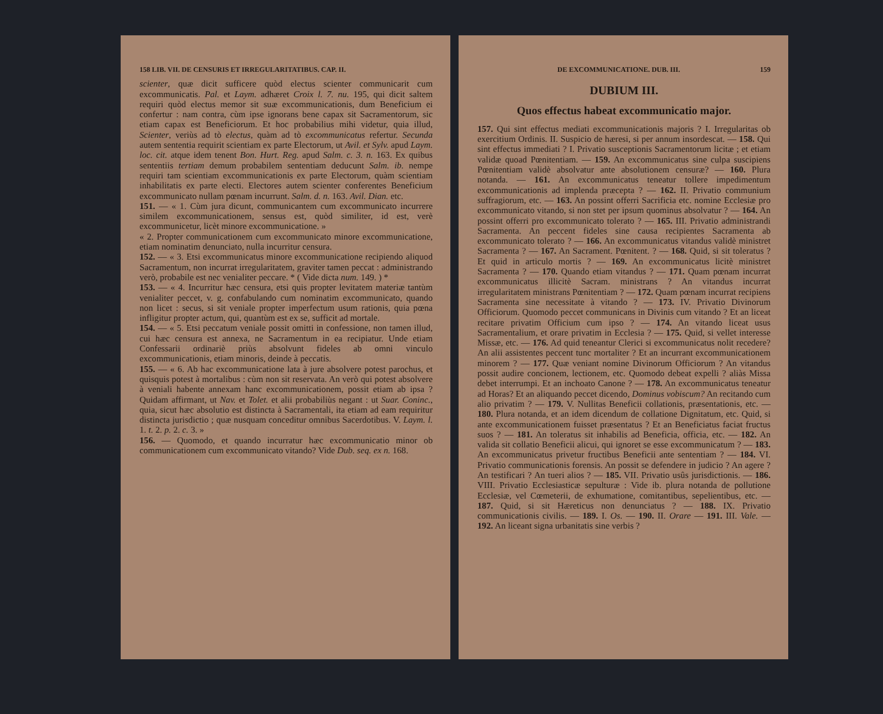158 LIB. VII. DE CENSURIS ET IRREGULARITATIBUS. CAP. II.
scienter, quæ dicit sufficere quòd electus scienter communicarit cum excommunicatis. Pal. et Laym. adhæret Croix l. 7. nu. 195, qui dicit saltem requiri quòd electus memor sit suæ excommunicationis, dum Beneficium ei confertur : nam contra, cùm ipse ignorans bene capax sit Sacramentorum, sic etiam capax est Beneficiorum. Et hoc probabilius mihi videtur, quia illud, Scienter, veriùs ad tò electus, quàm ad tò excommunicatus refertur. Secunda autem sententia requirit scientiam ex parte Electorum, ut Avil. et Sylv. apud Laym. loc. cit. atque idem tenent Bon. Hurt. Reg. apud Salm. c. 3. n. 163. Ex quibus sententiis tertiam demum probabilem sententiam deducunt Salm. ib. nempe requiri tam scientiam excommunicationis ex parte Electorum, quàm scientiam inhabilitatis ex parte electi. Electores autem scienter conferentes Beneficium excommunicato nullam pœnam incurrunt. Salm. d. n. 163. Avil. Dian. etc.
151. — « 1. Cùm jura dicunt, communicantem cum excommunicato incurrere similem excommunicationem, sensus est, quòd similiter, id est, verè excommunicetur, licèt minore excommunicatione. »
« 2. Propter communicationem cum excommunicato minore excommunicatione, etiam nominatim denunciato, nulla incurritur censura.
152. — « 3. Etsi excommunicatus minore excommunicatione recipiendo aliquod Sacramentum, non incurrat irregularitatem, graviter tamen peccat : administrando verò, probabile est nec venialiter peccare. * ( Vide dicta num. 149. ) *
153. — « 4. Incurritur hæc censura, etsi quis propter levitatem materiæ tantùm venialiter peccet, v. g. confabulando cum nominatim excommunicato, quando non licet : secus, si sit veniale propter imperfectum usum rationis, quia pœna infligitur propter actum, qui, quantùm est ex se, sufficit ad mortale.
154. — « 5. Etsi peccatum veniale possit omitti in confessione, non tamen illud, cui hæc censura est annexa, ne Sacramentum in ea recipiatur. Unde etiam Confessarii ordinariè priùs absolvunt fideles ab omni vinculo excommunicationis, etiam minoris, deinde à peccatis.
155. — « 6. Ab hac excommunicatione lata à jure absolvere potest parochus, et quisquis potest à mortalibus : cùm non sit reservata. An verò qui potest absolvere à veniali habente annexam hanc excommunicationem, possit etiam ab ipsa ? Quidam affirmant, ut Nav. et Tolet. et alii probabiliùs negant : ut Suar. Coninc., quia, sicut hæc absolutio est distincta à Sacramentali, ita etiam ad eam requiritur distincta jurisdictio ; quæ nusquam conceditur omnibus Sacerdotibus. V. Laym. l. 1. t. 2. p. 2. c. 3. »
156. — Quomodo, et quando incurratur hæc excommunicatio minor ob communicationem cum excommunicato vitando? Vide Dub. seq. ex n. 168.
DE EXCOMMUNICATIONE. DUB. III. 159
DUBIUM III.
Quos effectus habeat excommunicatio major.
157. Qui sint effectus mediati excommunicationis majoris ? I. Irregularitas ob exercitium Ordinis. II. Suspicio de hæresi, si per annum insordescat. — 158. Qui sint effectus immediati ? I. Privatio susceptionis Sacramentorum licitæ ; et etiam validæ quoad Pœnitentiam. — 159. An excommunicatus sine culpa suscipiens Pœnitentiam validè absolvatur ante absolutionem censuræ? — 160. Plura notanda. — 161. An excommunicatus teneatur tollere impedimentum excommunicationis ad implenda præcepta ? — 162. II. Privatio communium suffragiorum, etc. — 163. An possint offerri Sacrificia etc. nomine Ecclesiæ pro excommunicato vitando, si non stet per ipsum quominus absolvatur ? — 164. An possint offerri pro excommunicato tolerato ? — 165. III. Privatio administrandi Sacramenta. An peccent fideles sine causa recipientes Sacramenta ab excommunicato tolerato ? — 166. An excommunicatus vitandus validè ministret Sacramenta ? — 167. An Sacrament. Pœnitent. ? — 168. Quid, si sit toleratus ? Et quid in articulo mortis ? — 169. An excommunicatus licitè ministret Sacramenta ? — 170. Quando etiam vitandus ? — 171. Quam pœnam incurrat excommunicatus illicitè Sacram. ministrans ? An vitandus incurrat irregularitatem ministrans Pœnitentiam ? — 172. Quam pœnam incurrat recipiens Sacramenta sine necessitate à vitando ? — 173. IV. Privatio Divinorum Officiorum. Quomodo peccet communicans in Divinis cum vitando ? Et an liceat recitare privatim Officium cum ipso ? — 174. An vitando liceat usus Sacramentalium, et orare privatim in Ecclesia ? — 175. Quid, si vellet interesse Missæ, etc. — 176. Ad quid teneantur Clerici si excommunicatus nolit recedere? An alii assistentes peccent tunc mortaliter ? Et an incurrant excommunicationem minorem ? — 177. Quæ veniant nomine Divinorum Officiorum ? An vitandus possit audire concionem, lectionem, etc. Quomodo debeat expelli ? aliàs Missa debet interrumpi. Et an inchoato Canone ? — 178. An excommunicatus teneatur ad Horas? Et an aliquando peccet dicendo, Dominus vobiscum? An recitando cum alio privatim ? — 179. V. Nullitas Beneficii collationis, præsentationis, etc. — 180. Plura notanda, et an idem dicendum de collatione Dignitatum, etc. Quid, si ante excommunicationem fuisset præsentatus ? Et an Beneficiatus faciat fructus suos ? — 181. An toleratus sit inhabilis ad Beneficia, officia, etc. — 182. An valida sit collatio Beneficii alicui, qui ignoret se esse excommunicatum ? — 183. An excommunicatus privetur fructibus Beneficii ante sententiam ? — 184. VI. Privatio communicationis forensis. An possit se defendere in judicio ? An agere ? An testificari ? An tueri alios ? — 185. VII. Privatio usûs jurisdictionis. — 186. VIII. Privatio Ecclesiasticæ sepulturæ : Vide ib. plura notanda de pollutione Ecclesiæ, vel Cœmeterii, de exhumatione, comitantibus, sepelientibus, etc. — 187. Quid, si sit Hæreticus non denunciatus ? — 188. IX. Privatio communicationis civilis. — 189. I. Os. — 190. II. Orare — 191. III. Vale. — 192. An liceant signa urbanitatis sine verbis ?